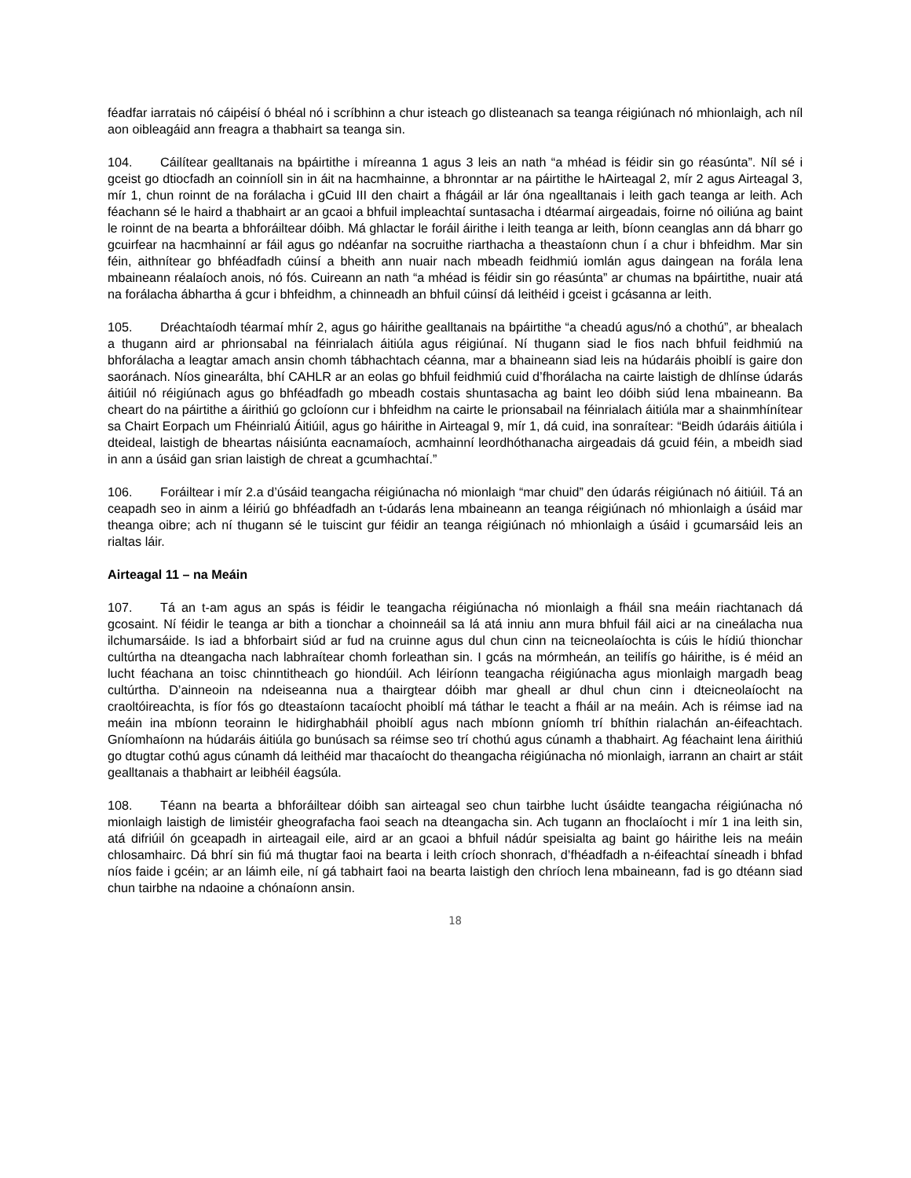féadfar iarratais nó cáipéisí ó bhéal nó i scríbhinn a chur isteach go dlisteanach sa teanga réigiúnach nó mhionlaigh, ach níl aon oibleagáid ann freagra a thabhairt sa teanga sin.
104. Cáilítear gealltanais na bpáirtithe i míreanna 1 agus 3 leis an nath “a mhéad is féidir sin go réasúnta”. Níl sé i gceist go dtiocfadh an coinníoll sin in áit na hacmhainne, a bhronntar ar na páirtithe le hAirteagal 2, mír 2 agus Airteagal 3, mír 1, chun roinnt de na forálacha i gCuid III den chairt a fhágáil ar lár óna ngealltanais i leith gach teanga ar leith. Ach féachann sé le haird a thabhairt ar an gcaoi a bhfuil impleachtaí suntasacha i dtéarmaí airgeadais, foirne nó oiliúna ag baint le roinnt de na bearta a bhforáiltear dóibh. Má ghlactar le foráil áirithe i leith teanga ar leith, bíonn ceanglas ann dá bharr go gcuirfear na hacmhainní ar fáil agus go ndéanfar na socruithe riarthacha a theastaíonn chun í a chur i bhfeidhm. Mar sin féin, aithnítear go bhféadfadh cúinsí a bheith ann nuair nach mbeadh feidhmiú iomlán agus daingean na forála lena mbaineann réalaíoch anois, nó fós. Cuireann an nath “a mhéad is féidir sin go réasúnta” ar chumas na bpáirtithe, nuair atá na forálacha ábhartha á gcur i bhfeidhm, a chinneadh an bhfuil cúinsí dá leithéid i gceist i gcásanna ar leith.
105. Dréachtaíodh téarmaí mhír 2, agus go háirithe gealltanais na bpáirtithe “a cheadú agus/nó a chothú”, ar bhealach a thugann aird ar phrionsabal na féinrialach áitiúla agus réigiúnaí. Ní thugann siad le fios nach bhfuil feidhmiú na bhforálacha a leagtar amach ansin chomh tábhachtach céanna, mar a bhaineann siad leis na húdaráis phoiblí is gaire don saoránach. Níos ginearálta, bhí CAHLR ar an eolas go bhfuil feidhmiú cuid d’fhorálacha na cairte laistigh de dhlínse údarás áitiúil nó réigiúnach agus go bhféadfadh go mbeadh costais shuntasacha ag baint leo dóibh siúd lena mbaineann. Ba cheart do na páirtithe a áirithiú go gcloíonn cur i bhfeidhm na cairte le prionsabail na féinrialach áitiúla mar a shainmhínítear sa Chairt Eorpach um Fhéinrialú Áitiúil, agus go háirithe in Airteagal 9, mír 1, dá cuid, ina sonraítear: “Beidh údaráis áitiúla i dteideal, laistigh de bheartas náisiúnta eacnamaíoch, acmhainní leordhóthanacha airgeadais dá gcuid féin, a mbeidh siad in ann a úsáid gan srian laistigh de chreat a gcumhachtaí.”
106. Foráiltear i mír 2.a d’úsáid teangacha réigiúnacha nó mionlaigh “mar chuid” den údarás réigiúnach nó áitiúil. Tá an ceapadh seo in ainm a léiriú go bhféadfadh an t-údarás lena mbaineann an teanga réigiúnach nó mhionlaigh a úsáid mar theanga oibre; ach ní thugann sé le tuiscint gur féidir an teanga réigiúnach nó mhionlaigh a úsáid i gcumarsáid leis an rialtas láir.
Airteagal 11 – na Meáin
107. Tá an t-am agus an spás is féidir le teangacha réigiúnacha nó mionlaigh a fháil sna meáin riachtanach dá gcosaint. Ní féidir le teanga ar bith a tionchar a choinneáil sa lá atá inniu ann mura bhfuil fáil aici ar na cineálacha nua ilchumarsáide. Is iad a bhforbairt siúd ar fud na cruinne agus dul chun cinn na teicneolaíochta is cúis le hídiú thionchar cultúrtha na dteangacha nach labhraítear chomh forleathan sin. I gcás na mórmheán, an teilifís go háirithe, is é méid an lucht féachana an toisc chinntitheach go hiondúil. Ach léiríonn teangacha réigiúnacha agus mionlaigh margadh beag cultúrtha. D’ainneoin na ndeiseanna nua a thairgtear dóibh mar gheall ar dhul chun cinn i dteicneolaíocht na craoltóireachta, is fíor fós go dteastaíonn tacaíocht phoiblí má táthar le teacht a fháil ar na meáin. Ach is réimse iad na meáin ina mbíonn teorainn le hidirghabháil phoiblí agus nach mbíonn gníomh trí bhíthin rialachán an-éifeachtach. Gníomhaíonn na húdaráis áitiúla go bunúsach sa réimse seo trí chothú agus cúnamh a thabhairt. Ag féachaint lena áirithiú go dtugtar cothú agus cúnamh dá leithéid mar thacaíocht do theangacha réigiúnacha nó mionlaigh, iarrann an chairt ar stáit gealltanais a thabhairt ar leibhéil éagsúla.
108. Téann na bearta a bhforáiltear dóibh san airteagal seo chun tairbhe lucht úsáidte teangacha réigiúnacha nó mionlaigh laistigh de limistéir gheografacha faoi seach na dteangacha sin. Ach tugann an fhoclaíocht i mír 1 ina leith sin, atá difriúil ón gceapadh in airteagail eile, aird ar an gcaoi a bhfuil nádúr speisialta ag baint go háirithe leis na meáin chlosamhairc. Dá bhrí sin fiú má thugtar faoi na bearta i leith críoch shonrach, d’fhéadfadh a n-éifeachtaí síneadh i bhfad níos faide i gcéin; ar an láimh eile, ní gá tabhairt faoi na bearta laistigh den chríoch lena mbaineann, fad is go dtéann siad chun tairbhe na ndaoine a chónaíonn ansin.
18